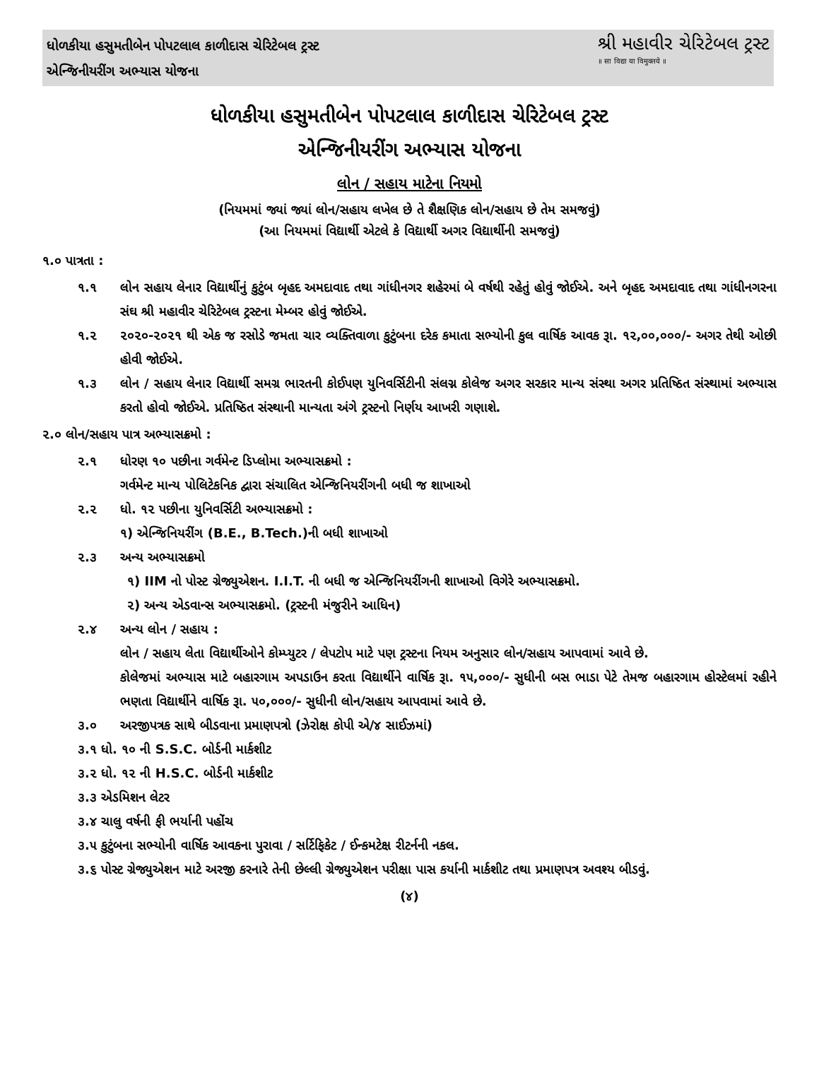ધોળકીયા હસુમતીબેન પોપટલાલ કાળીદાસ ચેરિટેબલ ટ્રસ્ટ
એન્જિનીયરીંગ અભ્યાસ યોજના
શ્રી મહાવીર ચેરિટેબલ ટ્રસ્ટ
॥ सा विद्या या विमुक्तये ॥
ધોળકીયા હસુમતીબેન પોપટલાલ કાળીદાસ ચેરિટેબલ ટ્રસ્ટ
એન્જિનીયરીંગ અભ્યાસ યોજના
લોન / સહાય માટેના નિયમો
(નિયમમાં જ્યાં જ્યાં લોન/સહાય લખેલ છે તે શૈક્ષણિક લોન/સહાય છે તેમ સમજવું)
(આ નિયમમાં વિદ્યાર્થી એટલે કે વિદ્યાર્થી અગર વિદ્યાર્થીની સમજવું)
૧.૦ પાત્રતા :
૧.૧ લોન સહાય લેનાર વિદ્યાર્થીનું કુટુંબ બૃહદ અમદાવાદ તથા ગાંધીનગર શહેરમાં બે વર્ષથી રહેતું હોવું જોઈએ. અને બૃહદ અમદાવાદ તથા ગાંધીનગરના સંઘ શ્રી મહાવીર ચેરિટેબલ ટ્રસ્ટના મેમ્બર હોવું જોઈએ.
૧.૨ ૨૦૨૦-૨૦૨૧ થી એક જ રસોડે જમતા ચાર વ્યક્તિવાળા કુટુંબના દરેક કમાતા સભ્યોની કુલ વાર્ષિક આવક રૂા. ૧૨,૦૦,૦૦૦/- અગર તેથી ઓછી હોવી જોઈએ.
૧.૩ લોન / સહાય લેનાર વિદ્યાર્થી સમગ્ર ભારતની કોઈપણ યુનિવર્સિટીની સંલગ્ન કોલેજ અગર સરકાર માન્ય સંસ્થા અગર પ્રતિષ્ઠિત સંસ્થામાં અભ્યાસ કરતો હોવો જોઈએ. પ્રતિષ્ઠિત સંસ્થાની માન્યતા અંગે ટ્રસ્ટનો નિર્ણય આખરી ગણાશે.
૨.૦ લોન/સહાય પાત્ર અભ્યાસક્રમો :
૨.૧ ધોરણ ૧૦ પછીના ગર્વમેન્ટ ડિપ્લોમા અભ્યાસક્રમો :
ગર્વમેન્ટ માન્ય પોલિટેકનિક દ્વારા સંચાલિત એન્જિનિયરીંગની બધી જ શાખાઓ
૨.૨ ધો. ૧૨ પછીના યુનિવર્સિટી અભ્યાસક્રમો :
૧) એન્જિનિયરીંગ (B.E., B.Tech.)ની બધી શાખાઓ
૨.૩ અન્ય અભ્યાસક્રમો
૧) IIM નો પોસ્ટ ગ્રેજ્યુએશન. I.I.T. ની બધી જ એન્જિનિયરીંગની શાખાઓ વિગેરે અભ્યાસક્રમો.
૨) અન્ય એડવાન્સ અભ્યાસક્રમો. (ટ્રસ્ટની મંજુરીને આધિન)
૨.૪ અન્ય લોન / સહાય :
લોન / સહાય લેતા વિદ્યાર્થીઓને કોમ્પ્યુટર / લેપટોપ માટે પણ ટ્રસ્ટના નિયમ અનુસાર લોન/સહાય આપવામાં આવે છે.
કોલેજમાં અભ્યાસ માટે બહારગામ અપડાઉન કરતા વિદ્યાર્થીને વાર્ષિક રૂા. ૧૫,૦૦૦/- સુધીની બસ ભાડા પેટે તેમજ બહારગામ હોસ્ટેલમાં રહીને ભણતા વિદ્યાર્થીને વાર્ષિક રૂા. ૫૦,૦૦૦/- સુધીની લોન/સહાય આપવામાં આવે છે.
૩.૦ અરજીપત્રક સાથે બીડવાના પ્રમાણપત્રો (ઝેરોક્ષ કોપી એ/૪ સાઈઝમાં)
૩.૧ ધો. ૧૦ ની S.S.C. બોર્ડની માર્કશીટ
૩.૨ ધો. ૧૨ ની H.S.C. બોર્ડની માર્કશીટ
૩.૩ એડમિશન લેટર
૩.૪ ચાલુ વર્ષની ફી ભર્યાની પહોંચ
૩.૫ કુટુંબના સભ્યોની વાર્ષિક આવકના પુરાવા / સર્ટિફિકેટ / ઈન્કમટેક્ષ રીટર્નની નકલ.
૩.૬ પોસ્ટ ગ્રેજ્યુએશન માટે અરજી કરનારે તેની છેલ્લી ગ્રેજ્યુએશન પરીક્ષા પાસ કર્યાની માર્કશીટ તથા પ્રમાણપત્ર અવશ્ય બીડવું.
(૪)